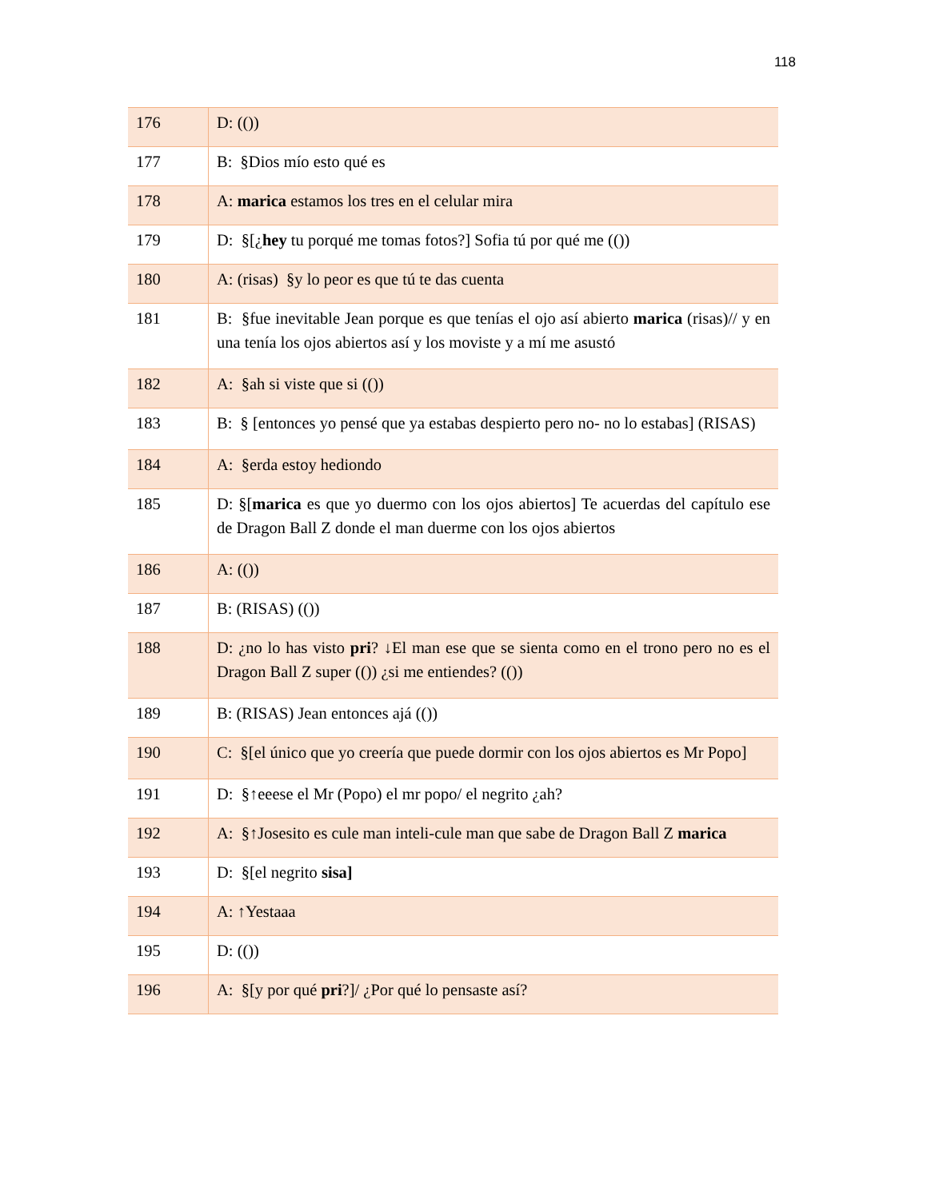118
| 176 | D: (()) |
| 177 | B: §Dios mío esto qué es |
| 178 | A: marica estamos los tres en el celular mira |
| 179 | D: §[¿ hey tu porqué me tomas fotos?] Sofia tú por qué me (()) |
| 180 | A: (risas) §y lo peor es que tú te das cuenta |
| 181 | B: §fue inevitable Jean porque es que tenías el ojo así abierto marica (risas)// y en una tenía los ojos abiertos así y los moviste y a mí me asustó |
| 182 | A: §ah si viste que si (()) |
| 183 | B: § [entonces yo pensé que ya estabas despierto pero no- no lo estabas] (RISAS) |
| 184 | A: §erda estoy hediondo |
| 185 | D: §[ marica es que yo duermo con los ojos abiertos] Te acuerdas del capítulo ese de Dragon Ball Z donde el man duerme con los ojos abiertos |
| 186 | A: (()) |
| 187 | B: (RISAS) (()) |
| 188 | D: ¿no lo has visto pri ? ↓El man ese que se sienta como en el trono pero no es el Dragon Ball Z super (()) ¿si me entiendes? (()) |
| 189 | B: (RISAS) Jean entonces ajá (()) |
| 190 | C: §[el único que yo creería que puede dormir con los ojos abiertos es Mr Popo] |
| 191 | D: §↑eeese el Mr (Popo) el mr popo/ el negrito ¿ah? |
| 192 | A: §↑Josesito es cule man inteli-cule man que sabe de Dragon Ball Z marica |
| 193 | D: §[el negrito sisa] |
| 194 | A: ↑Yestaaa |
| 195 | D: (()) |
| 196 | A: §[y por qué pri ?]/ ¿Por qué lo pensaste así? |